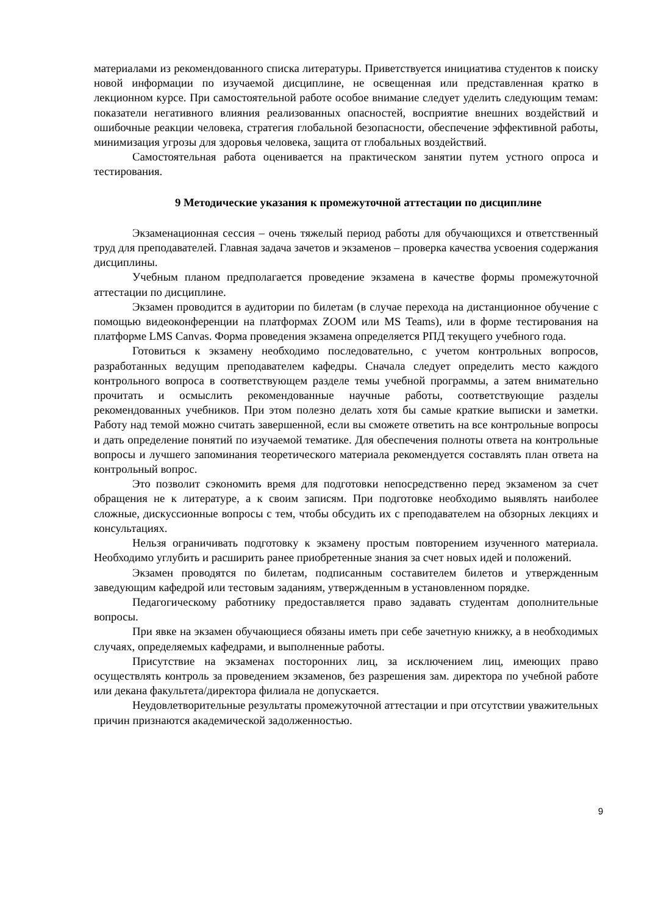материалами из рекомендованного списка литературы. Приветствуется инициатива студентов к поиску новой информации по изучаемой дисциплине, не освещенная или представленная кратко в лекционном курсе. При самостоятельной работе особое внимание следует уделить следующим темам: показатели негативного влияния реализованных опасностей, восприятие внешних воздействий и ошибочные реакции человека, стратегия глобальной безопасности, обеспечение эффективной работы, минимизация угрозы для здоровья человека, защита от глобальных воздействий.
Самостоятельная работа оценивается на практическом занятии путем устного опроса и тестирования.
9 Методические указания к промежуточной аттестации по дисциплине
Экзаменационная сессия – очень тяжелый период работы для обучающихся и ответственный труд для преподавателей. Главная задача зачетов и экзаменов – проверка качества усвоения содержания дисциплины.
Учебным планом предполагается проведение экзамена в качестве формы промежуточной аттестации по дисциплине.
Экзамен проводится в аудитории по билетам (в случае перехода на дистанционное обучение с помощью видеоконференции на платформах ZOOM или MS Teams), или в форме тестирования на платформе LMS Canvas. Форма проведения экзамена определяется РПД текущего учебного года.
Готовиться к экзамену необходимо последовательно, с учетом контрольных вопросов, разработанных ведущим преподавателем кафедры. Сначала следует определить место каждого контрольного вопроса в соответствующем разделе темы учебной программы, а затем внимательно прочитать и осмыслить рекомендованные научные работы, соответствующие разделы рекомендованных учебников. При этом полезно делать хотя бы самые краткие выписки и заметки. Работу над темой можно считать завершенной, если вы сможете ответить на все контрольные вопросы и дать определение понятий по изучаемой тематике. Для обеспечения полноты ответа на контрольные вопросы и лучшего запоминания теоретического материала рекомендуется составлять план ответа на контрольный вопрос.
Это позволит сэкономить время для подготовки непосредственно перед экзаменом за счет обращения не к литературе, а к своим записям. При подготовке необходимо выявлять наиболее сложные, дискуссионные вопросы с тем, чтобы обсудить их с преподавателем на обзорных лекциях и консультациях.
Нельзя ограничивать подготовку к экзамену простым повторением изученного материала. Необходимо углубить и расширить ранее приобретенные знания за счет новых идей и положений.
Экзамен проводятся по билетам, подписанным составителем билетов и утвержденным заведующим кафедрой или тестовым заданиям, утвержденным в установленном порядке.
Педагогическому работнику предоставляется право задавать студентам дополнительные вопросы.
При явке на экзамен обучающиеся обязаны иметь при себе зачетную книжку, а в необходимых случаях, определяемых кафедрами, и выполненные работы.
Присутствие на экзаменах посторонних лиц, за исключением лиц, имеющих право осуществлять контроль за проведением экзаменов, без разрешения зам. директора по учебной работе или декана факультета/директора филиала не допускается.
Неудовлетворительные результаты промежуточной аттестации и при отсутствии уважительных причин признаются академической задолженностью.
9